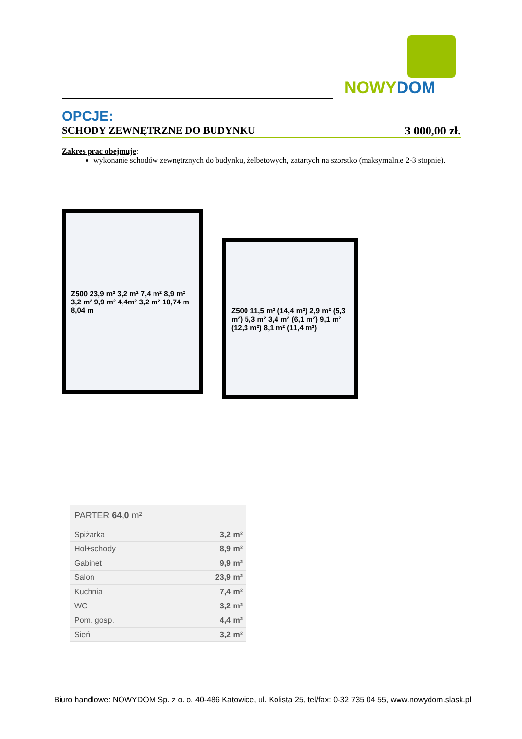NOWYDOM
OPCJE:
SCHODY ZEWNĘTRZNE DO BUDYNKU 3 000,00 zł.
Zakres prac obejmuje:
wykonanie schodów zewnętrznych do budynku, żelbetowych, zatartych na szorstko (maksymalnie 2-3 stopnie).
Z500 23,9 m² 3,2 m² 7,4 m² 8,9 m² 3,2 m² 9,9 m² 4,4m² 3,2 m² 10,74 m 8,04 m
Z500 11,5 m² (14,4 m²) 2,9 m² (5,3 m²) 5,3 m² 3,4 m² (6,1 m²) 9,1 m² (12,3 m²) 8,1 m² (11,4 m²)
| PARTER 64,0 m² | |
| --- | --- |
| Spiżarka | 3,2 m² |
| Hol+schody | 8,9 m² |
| Gabinet | 9,9 m² |
| Salon | 23,9 m² |
| Kuchnia | 7,4 m² |
| WC | 3,2 m² |
| Pom. gosp. | 4,4 m² |
| Sień | 3,2 m² |
Biuro handlowe: NOWYDOM Sp. z o. o. 40-486 Katowice, ul. Kolista 25, tel/fax: 0-32 735 04 55, www.nowydom.slask.pl